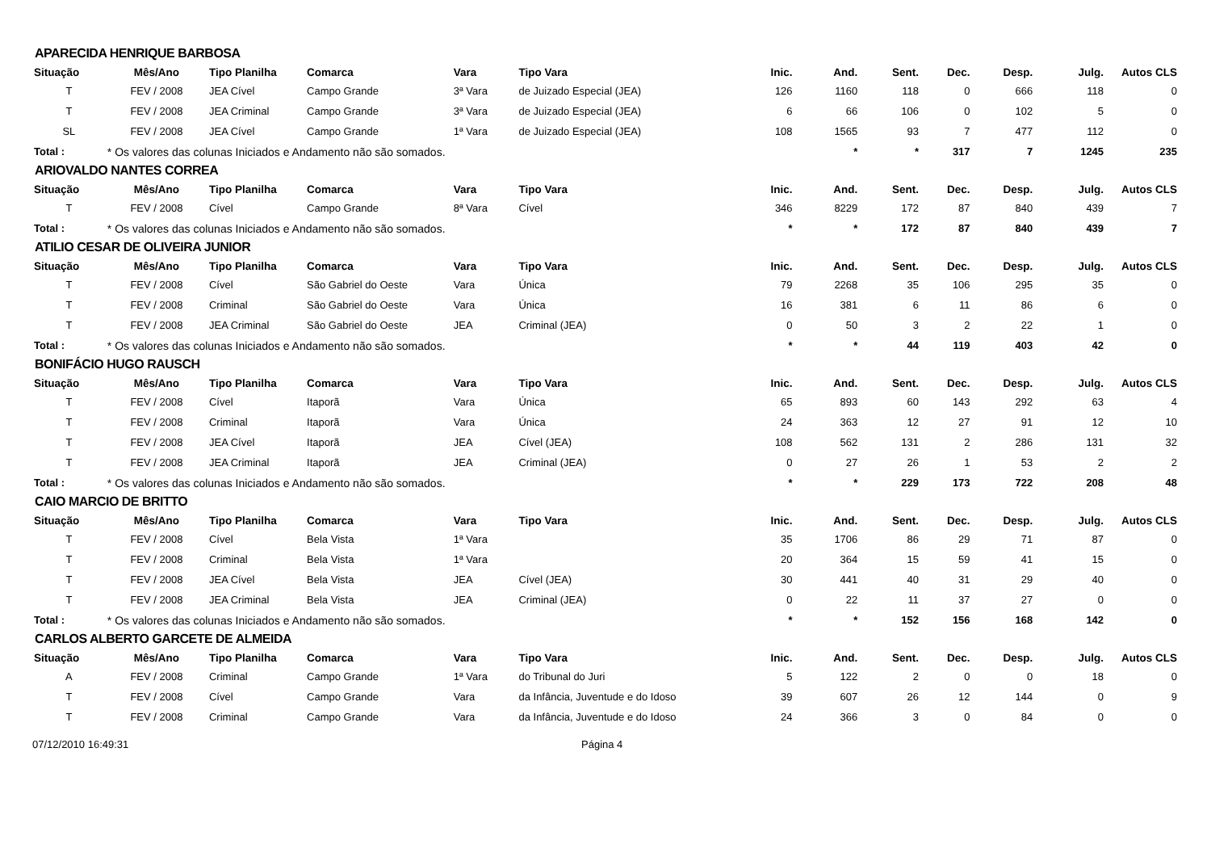APARECIDA HENRIQUE BARBOSA
| Situação | Mês/Ano | Tipo Planilha | Comarca | Vara | Tipo Vara | Inic. | And. | Sent. | Dec. | Desp. | Julg. | Autos CLS |
| --- | --- | --- | --- | --- | --- | --- | --- | --- | --- | --- | --- | --- |
| T | FEV / 2008 | JEA Cível | Campo Grande | 3ª Vara | de Juizado Especial (JEA) | 126 | 1160 | 118 | 0 | 666 | 118 | 0 |
| T | FEV / 2008 | JEA Criminal | Campo Grande | 3ª Vara | de Juizado Especial (JEA) | 6 | 66 | 106 | 0 | 102 | 5 | 0 |
| SL | FEV / 2008 | JEA Cível | Campo Grande | 1ª Vara | de Juizado Especial (JEA) | 108 | 1565 | 93 | 7 | 477 | 112 | 0 |
| Total : | * Os valores das colunas Iniciados e Andamento não são somados. | | | | | | * | * | 317 | 7 | 1245 | 235 |
ARIOVALDO NANTES CORREA
| Situação | Mês/Ano | Tipo Planilha | Comarca | Vara | Tipo Vara | Inic. | And. | Sent. | Dec. | Desp. | Julg. | Autos CLS |
| --- | --- | --- | --- | --- | --- | --- | --- | --- | --- | --- | --- | --- |
| T | FEV / 2008 | Cível | Campo Grande | 8ª Vara | Cível | 346 | 8229 | 172 | 87 | 840 | 439 | 7 |
| Total : | * Os valores das colunas Iniciados e Andamento não são somados. | | | | | * | * | 172 | 87 | 840 | 439 | 7 |
ATILIO CESAR DE OLIVEIRA JUNIOR
| Situação | Mês/Ano | Tipo Planilha | Comarca | Vara | Tipo Vara | Inic. | And. | Sent. | Dec. | Desp. | Julg. | Autos CLS |
| --- | --- | --- | --- | --- | --- | --- | --- | --- | --- | --- | --- | --- |
| T | FEV / 2008 | Cível | São Gabriel do Oeste | Vara | Única | 79 | 2268 | 35 | 106 | 295 | 35 | 0 |
| T | FEV / 2008 | Criminal | São Gabriel do Oeste | Vara | Única | 16 | 381 | 6 | 11 | 86 | 6 | 0 |
| T | FEV / 2008 | JEA Criminal | São Gabriel do Oeste | JEA | Criminal (JEA) | 0 | 50 | 3 | 2 | 22 | 1 | 0 |
| Total : | * Os valores das colunas Iniciados e Andamento não são somados. | | | | | * | * | 44 | 119 | 403 | 42 | 0 |
BONIFÁCIO HUGO RAUSCH
| Situação | Mês/Ano | Tipo Planilha | Comarca | Vara | Tipo Vara | Inic. | And. | Sent. | Dec. | Desp. | Julg. | Autos CLS |
| --- | --- | --- | --- | --- | --- | --- | --- | --- | --- | --- | --- | --- |
| T | FEV / 2008 | Cível | Itaporã | Vara | Única | 65 | 893 | 60 | 143 | 292 | 63 | 4 |
| T | FEV / 2008 | Criminal | Itaporã | Vara | Única | 24 | 363 | 12 | 27 | 91 | 12 | 10 |
| T | FEV / 2008 | JEA Cível | Itaporã | JEA | Cível (JEA) | 108 | 562 | 131 | 2 | 286 | 131 | 32 |
| T | FEV / 2008 | JEA Criminal | Itaporã | JEA | Criminal (JEA) | 0 | 27 | 26 | 1 | 53 | 2 | 2 |
| Total : | * Os valores das colunas Iniciados e Andamento não são somados. | | | | | * | * | 229 | 173 | 722 | 208 | 48 |
CAIO MARCIO DE BRITTO
| Situação | Mês/Ano | Tipo Planilha | Comarca | Vara | Tipo Vara | Inic. | And. | Sent. | Dec. | Desp. | Julg. | Autos CLS |
| --- | --- | --- | --- | --- | --- | --- | --- | --- | --- | --- | --- | --- |
| T | FEV / 2008 | Cível | Bela Vista | 1ª Vara | | 35 | 1706 | 86 | 29 | 71 | 87 | 0 |
| T | FEV / 2008 | Criminal | Bela Vista | 1ª Vara | | 20 | 364 | 15 | 59 | 41 | 15 | 0 |
| T | FEV / 2008 | JEA Cível | Bela Vista | JEA | Cível (JEA) | 30 | 441 | 40 | 31 | 29 | 40 | 0 |
| T | FEV / 2008 | JEA Criminal | Bela Vista | JEA | Criminal (JEA) | 0 | 22 | 11 | 37 | 27 | 0 | 0 |
| Total : | * Os valores das colunas Iniciados e Andamento não são somados. | | | | | * | * | 152 | 156 | 168 | 142 | 0 |
CARLOS ALBERTO GARCETE DE ALMEIDA
| Situação | Mês/Ano | Tipo Planilha | Comarca | Vara | Tipo Vara | Inic. | And. | Sent. | Dec. | Desp. | Julg. | Autos CLS |
| --- | --- | --- | --- | --- | --- | --- | --- | --- | --- | --- | --- | --- |
| A | FEV / 2008 | Criminal | Campo Grande | 1ª Vara | do Tribunal do Juri | 5 | 122 | 2 | 0 | 0 | 18 | 0 |
| T | FEV / 2008 | Cível | Campo Grande | Vara | da Infância, Juventude e do Idoso | 39 | 607 | 26 | 12 | 144 | 0 | 9 |
| T | FEV / 2008 | Criminal | Campo Grande | Vara | da Infância, Juventude e do Idoso | 24 | 366 | 3 | 0 | 84 | 0 | 0 |
07/12/2010 16:49:31 Página 4